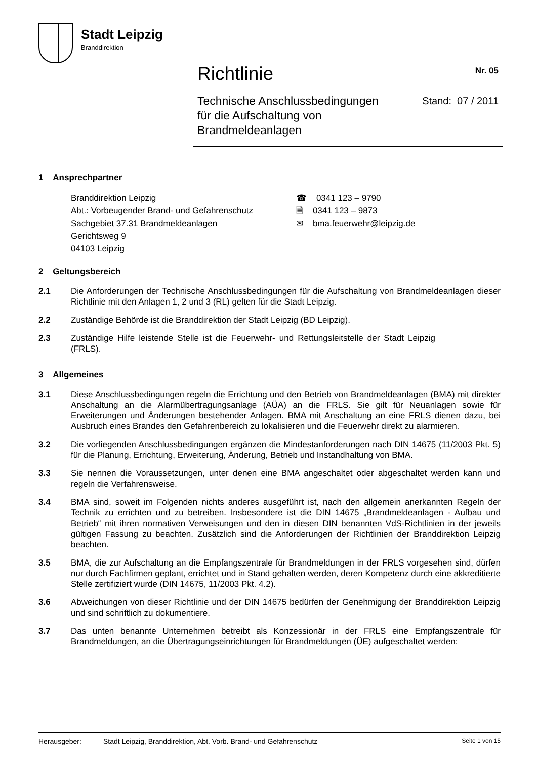Stadt Leipzig
Branddirektion
Richtlinie
Nr. 05
Technische Anschlussbedingungen
für die Aufschaltung von
Brandmeldeanlagen
Stand: 07 / 2011
1 Ansprechpartner
Branddirektion Leipzig
Abt.: Vorbeugender Brand- und Gefahrenschutz
Sachgebiet 37.31 Brandmeldeanlagen
Gerichtsweg 9
04103 Leipzig
☎ 0341 123 – 9790
🗎 0341 123 – 9873
✉ bma.feuerwehr@leipzig.de
2 Geltungsbereich
2.1 Die Anforderungen der Technische Anschlussbedingungen für die Aufschaltung von Brandmeldeanlagen dieser Richtlinie mit den Anlagen 1, 2 und 3 (RL) gelten für die Stadt Leipzig.
2.2 Zuständige Behörde ist die Branddirektion der Stadt Leipzig (BD Leipzig).
2.3 Zuständige Hilfe leistende Stelle ist die Feuerwehr- und Rettungsleitstelle der Stadt Leipzig (FRLS).
3 Allgemeines
3.1 Diese Anschlussbedingungen regeln die Errichtung und den Betrieb von Brandmeldeanlagen (BMA) mit direkter Anschaltung an die Alarmübertragungsanlage (AÜA) an die FRLS. Sie gilt für Neuanlagen sowie für Erweiterungen und Änderungen bestehender Anlagen. BMA mit Anschaltung an eine FRLS dienen dazu, bei Ausbruch eines Brandes den Gefahrenbereich zu lokalisieren und die Feuerwehr direkt zu alarmieren.
3.2 Die vorliegenden Anschlussbedingungen ergänzen die Mindestanforderungen nach DIN 14675 (11/2003 Pkt. 5) für die Planung, Errichtung, Erweiterung, Änderung, Betrieb und Instandhaltung von BMA.
3.3 Sie nennen die Voraussetzungen, unter denen eine BMA angeschaltet oder abgeschaltet werden kann und regeln die Verfahrensweise.
3.4 BMA sind, soweit im Folgenden nichts anderes ausgeführt ist, nach den allgemein anerkannten Regeln der Technik zu errichten und zu betreiben. Insbesondere ist die DIN 14675 „Brandmeldeanlagen - Aufbau und Betrieb“ mit ihren normativen Verweisungen und den in diesen DIN benannten VdS-Richtlinien in der jeweils gültigen Fassung zu beachten. Zusätzlich sind die Anforderungen der Richtlinien der Branddirektion Leipzig beachten.
3.5 BMA, die zur Aufschaltung an die Empfangszentrale für Brandmeldungen in der FRLS vorgesehen sind, dürfen nur durch Fachfirmen geplant, errichtet und in Stand gehalten werden, deren Kompetenz durch eine akkreditierte Stelle zertifiziert wurde (DIN 14675, 11/2003 Pkt. 4.2).
3.6 Abweichungen von dieser Richtlinie und der DIN 14675 bedürfen der Genehmigung der Branddirektion Leipzig und sind schriftlich zu dokumentiere.
3.7 Das unten benannte Unternehmen betreibt als Konzessionär in der FRLS eine Empfangszentrale für Brandmeldungen, an die Übertragungseinrichtungen für Brandmeldungen (ÜE) aufgeschaltet werden:
Herausgeber: Stadt Leipzig, Branddirektion, Abt. Vorb. Brand- und Gefahrenschutz Seite 1 von 15